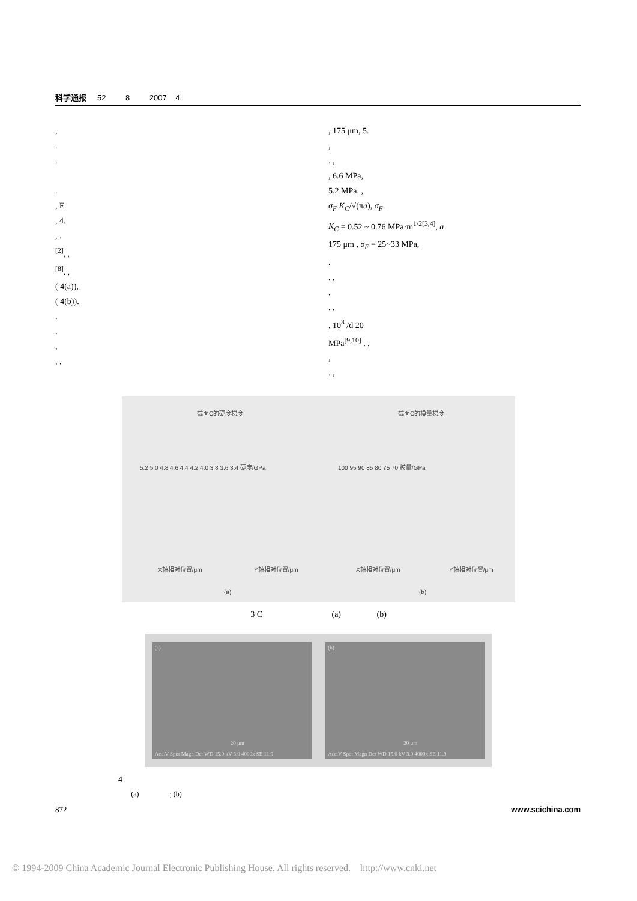科学通报 52 8 2007 4
,
.
.
.
, E
, 4.
, .
<sup>[2]</sup>, ,
<sup>[8]</sup>. ,
( 4(a)),
( 4(b)).
.
.
,
, ,
, 175 μm, 5.
,
. ,
, 6.6 MPa,
5.2 MPa. ,
σ<sub>F</sub> K<sub>C</sub>/√(πa), σ<sub>F</sub>.
K<sub>C</sub> = 0.52 ~ 0.76 MPa·m<sup>1/2[3,4]</sup>, a
175 μm , σ<sub>F</sub> = 25~33 MPa,
.
. ,
,
. ,
, 10<sup>3</sup> /d 20
MPa<sup>[9,10]</sup> . ,
,
. ,
截面C的硬度梯度 截面C的模量梯度
5.2 5.0 4.8 4.6 4.4 4.2 4.0 3.8 3.6 3.4 硬度/GPa 100 95 90 85 80 75 70 模量/GPa
X轴相对位置/μm Y轴相对位置/μm X轴相对位置/μm Y轴相对位置/μm
(a) (b)
3 C (a) (b)
(a)
20 μm
Acc.V Spot Magn Det WD 15.0 kV 3.0 4000x SE 11.9
(b)
20 μm
Acc.V Spot Magn Det WD 15.0 kV 3.0 4000x SE 11.9
4
(a) ; (b)
872 www.scichina.com
© 1994-2009 China Academic Journal Electronic Publishing House. All rights reserved. http://www.cnki.net